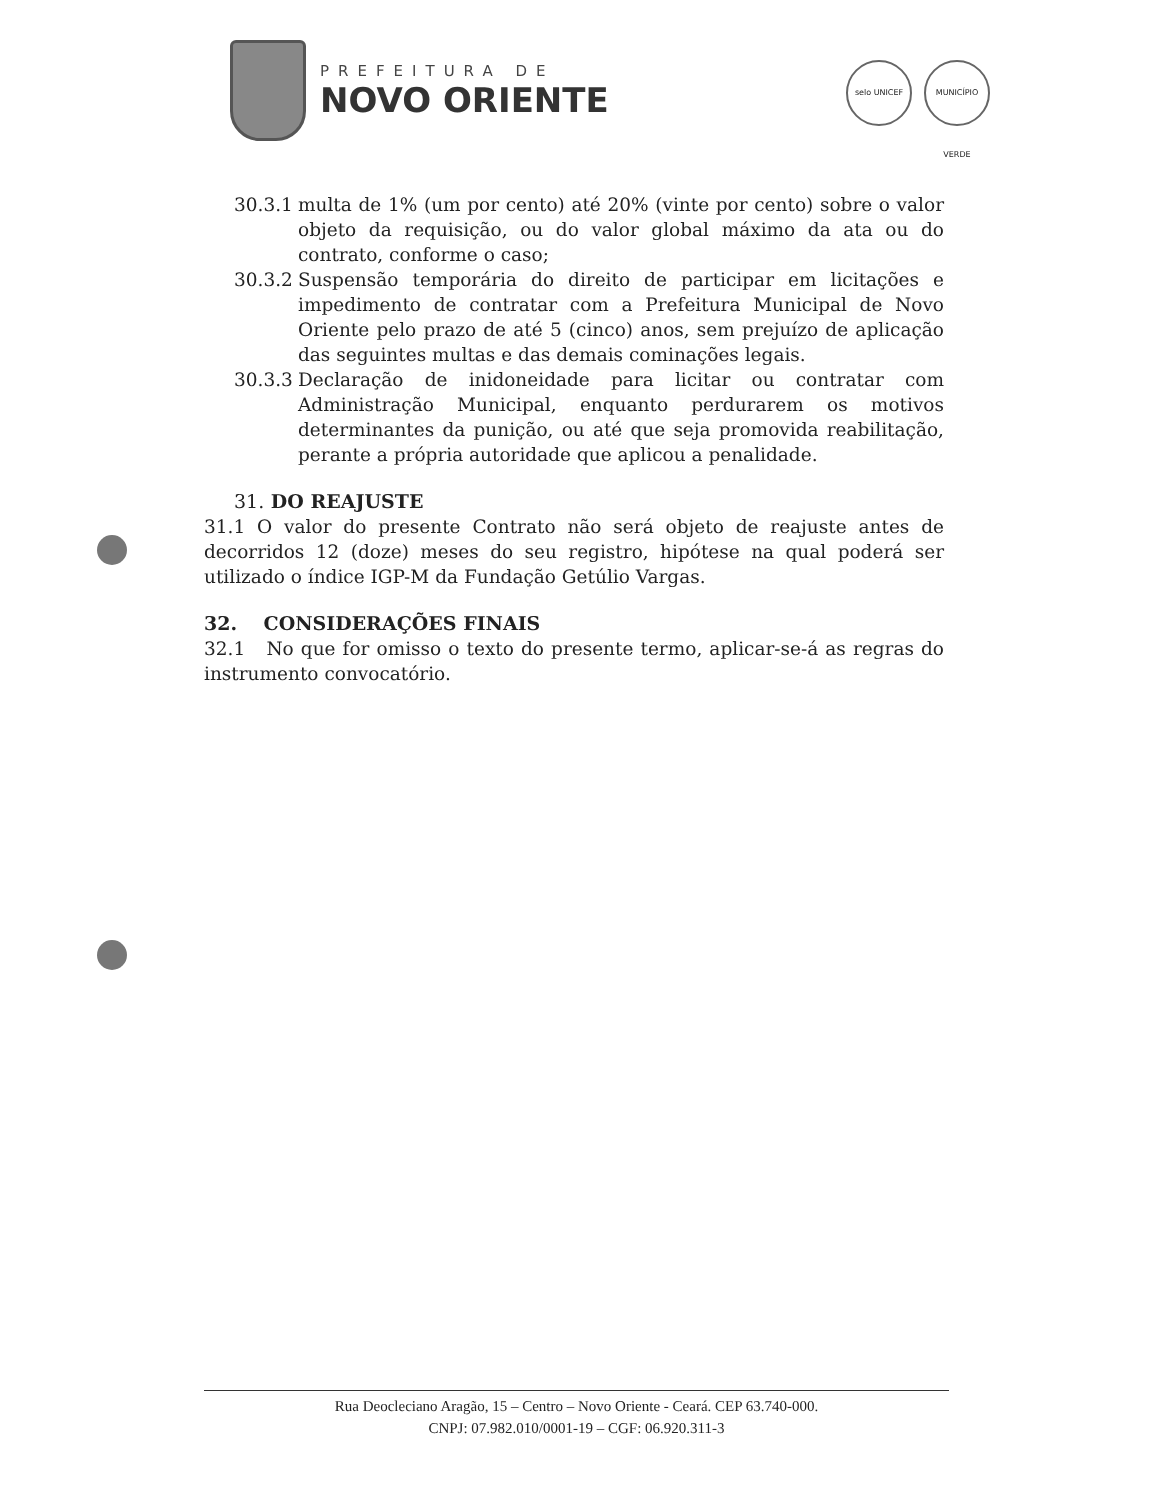PREFEITURA DE
NOVO ORIENTE
selo UNICEF MUNICÍPIO VERDE
30.3.1
multa de 1% (um por cento) até 20% (vinte por cento) sobre o valor objeto da requisição, ou do valor global máximo da ata ou do contrato, conforme o caso;
30.3.2
Suspensão temporária do direito de participar em licitações e impedimento de contratar com a Prefeitura Municipal de Novo Oriente pelo prazo de até 5 (cinco) anos, sem prejuízo de aplicação das seguintes multas e das demais cominações legais.
30.3.3
Declaração de inidoneidade para licitar ou contratar com Administração Municipal, enquanto perdurarem os motivos determinantes da punição, ou até que seja promovida reabilitação, perante a própria autoridade que aplicou a penalidade.
31. DO REAJUSTE
31.1 O valor do presente Contrato não será objeto de reajuste antes de decorridos 12 (doze) meses do seu registro, hipótese na qual poderá ser utilizado o índice IGP-M da Fundação Getúlio Vargas.
32. CONSIDERAÇÕES FINAIS
32.1 No que for omisso o texto do presente termo, aplicar-se-á as regras do instrumento convocatório.
Rua Deocleciano Aragão, 15 – Centro – Novo Oriente - Ceará. CEP 63.740-000.
CNPJ: 07.982.010/0001-19 – CGF: 06.920.311-3